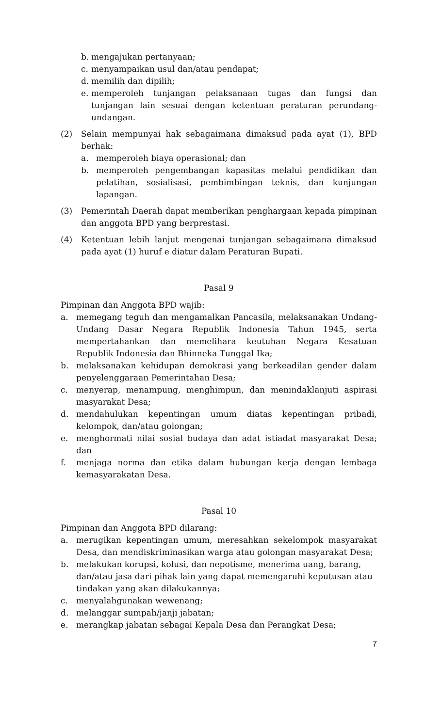b. mengajukan pertanyaan;
c. menyampaikan usul dan/atau pendapat;
d. memilih dan dipilih;
e. memperoleh tunjangan pelaksanaan tugas dan fungsi dan tunjangan lain sesuai dengan ketentuan peraturan perundang-undangan.
(2) Selain mempunyai hak sebagaimana dimaksud pada ayat (1), BPD berhak:
a. memperoleh biaya operasional; dan
b. memperoleh pengembangan kapasitas melalui pendidikan dan pelatihan, sosialisasi, pembimbingan teknis, dan kunjungan lapangan.
(3) Pemerintah Daerah dapat memberikan penghargaan kepada pimpinan dan anggota BPD yang berprestasi.
(4) Ketentuan lebih lanjut mengenai tunjangan sebagaimana dimaksud pada ayat (1) huruf e diatur dalam Peraturan Bupati.
Pasal 9
Pimpinan dan Anggota BPD wajib:
a. memegang teguh dan mengamalkan Pancasila, melaksanakan Undang-Undang Dasar Negara Republik Indonesia Tahun 1945, serta mempertahankan dan memelihara keutuhan Negara Kesatuan Republik Indonesia dan Bhinneka Tunggal Ika;
b. melaksanakan kehidupan demokrasi yang berkeadilan gender dalam penyelenggaraan Pemerintahan Desa;
c. menyerap, menampung, menghimpun, dan menindaklanjuti aspirasi masyarakat Desa;
d. mendahulukan kepentingan umum diatas kepentingan pribadi, kelompok, dan/atau golongan;
e. menghormati nilai sosial budaya dan adat istiadat masyarakat Desa; dan
f. menjaga norma dan etika dalam hubungan kerja dengan lembaga kemasyarakatan Desa.
Pasal 10
Pimpinan dan Anggota BPD dilarang:
a. merugikan kepentingan umum, meresahkan sekelompok masyarakat Desa, dan mendiskriminasikan warga atau golongan masyarakat Desa;
b. melakukan korupsi, kolusi, dan nepotisme, menerima uang, barang, dan/atau jasa dari pihak lain yang dapat memengaruhi keputusan atau tindakan yang akan dilakukannya;
c. menyalahgunakan wewenang;
d. melanggar sumpah/janji jabatan;
e. merangkap jabatan sebagai Kepala Desa dan Perangkat Desa;
7